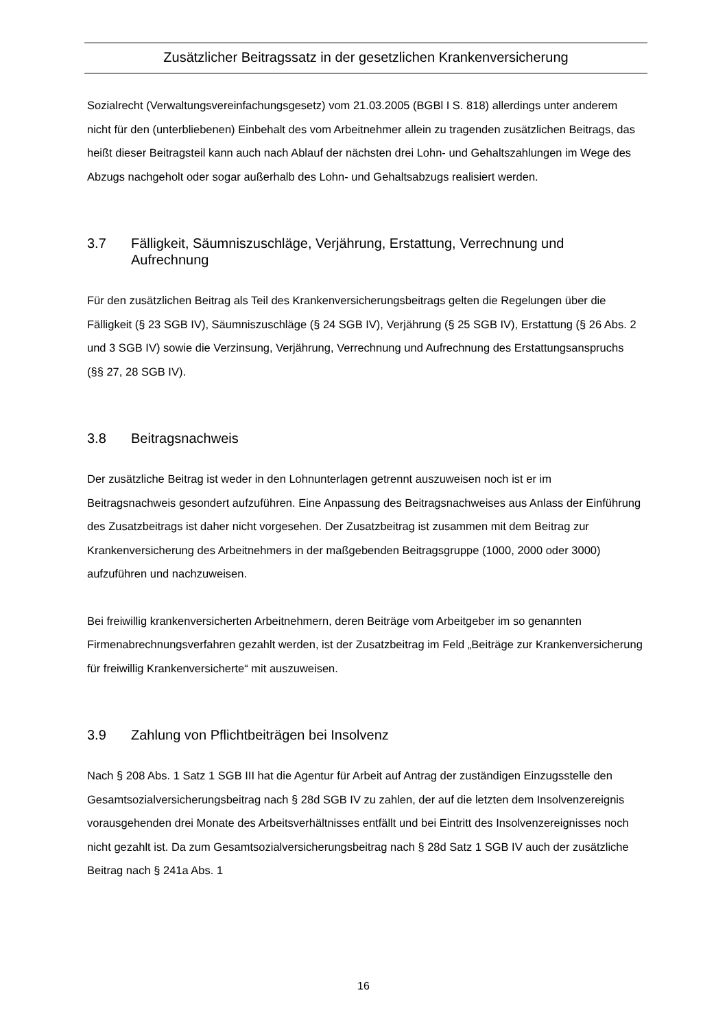Zusätzlicher Beitragssatz in der gesetzlichen Krankenversicherung
Sozialrecht (Verwaltungsvereinfachungsgesetz) vom 21.03.2005 (BGBl I S. 818) allerdings unter anderem nicht für den (unterbliebenen) Einbehalt des vom Arbeitnehmer allein zu tragenden zusätzlichen Beitrags, das heißt dieser Beitragsteil kann auch nach Ablauf der nächsten drei Lohn- und Gehaltszahlungen im Wege des Abzugs nachgeholt oder sogar außerhalb des Lohn- und Gehaltsabzugs realisiert werden.
3.7 Fälligkeit, Säumniszuschläge, Verjährung, Erstattung, Verrechnung und Aufrechnung
Für den zusätzlichen Beitrag als Teil des Krankenversicherungsbeitrags gelten die Regelungen über die Fälligkeit (§ 23 SGB IV), Säumniszuschläge (§ 24 SGB IV), Verjährung (§ 25 SGB IV), Erstattung (§ 26 Abs. 2 und 3 SGB IV) sowie die Verzinsung, Verjährung, Verrechnung und Aufrechnung des Erstattungsanspruchs (§§ 27, 28 SGB IV).
3.8 Beitragsnachweis
Der zusätzliche Beitrag ist weder in den Lohnunterlagen getrennt auszuweisen noch ist er im Beitragsnachweis gesondert aufzuführen. Eine Anpassung des Beitragsnachweises aus Anlass der Einführung des Zusatzbeitrags ist daher nicht vorgesehen. Der Zusatzbeitrag ist zusammen mit dem Beitrag zur Krankenversicherung des Arbeitnehmers in der maßgebenden Beitragsgruppe (1000, 2000 oder 3000) aufzuführen und nachzuweisen.
Bei freiwillig krankenversicherten Arbeitnehmern, deren Beiträge vom Arbeitgeber im so genannten Firmenabrechnungsverfahren gezahlt werden, ist der Zusatzbeitrag im Feld „Beiträge zur Krankenversicherung für freiwillig Krankenversicherte“ mit auszuweisen.
3.9 Zahlung von Pflichtbeiträgen bei Insolvenz
Nach § 208 Abs. 1 Satz 1 SGB III hat die Agentur für Arbeit auf Antrag der zuständigen Einzugsstelle den Gesamtsozialversicherungsbeitrag nach § 28d SGB IV zu zahlen, der auf die letzten dem Insolvenzereignis vorausgehenden drei Monate des Arbeitsverhältnisses entfällt und bei Eintritt des Insolvenzereignisses noch nicht gezahlt ist. Da zum Gesamtsozialversicherungsbeitrag nach § 28d Satz 1 SGB IV auch der zusätzliche Beitrag nach § 241a Abs. 1
16